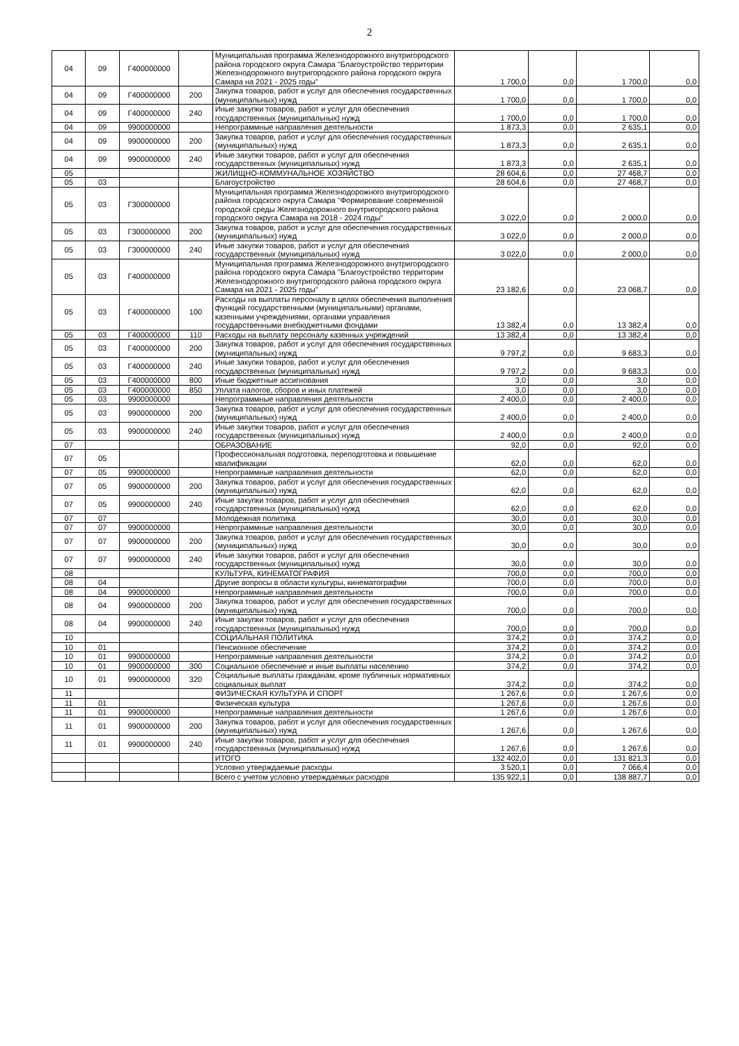2
| 04 | 09 | Г400000000 | | Муниципальная программа Железнодорожного внутригородского района городского округа Самара "Благоустройство территории Железнодорожного внутригородского района городского округа Самара на 2021 - 2025 годы" | 1 700,0 | 0,0 | 1 700,0 | 0,0 |
| 04 | 09 | Г400000000 | 200 | Закупка товаров, работ и услуг для обеспечения государственных (муниципальных) нужд | 1 700,0 | 0,0 | 1 700,0 | 0,0 |
| 04 | 09 | Г400000000 | 240 | Иные закупки товаров, работ и услуг для обеспечения государственных (муниципальных) нужд | 1 700,0 | 0,0 | 1 700,0 | 0,0 |
| 04 | 09 | 9900000000 | | Непрограммные направления деятельности | 1 873,3 | 0,0 | 2 635,1 | 0,0 |
| 04 | 09 | 9900000000 | 200 | Закупка товаров, работ и услуг для обеспечения государственных (муниципальных) нужд | 1 873,3 | 0,0 | 2 635,1 | 0,0 |
| 04 | 09 | 9900000000 | 240 | Иные закупки товаров, работ и услуг для обеспечения государственных (муниципальных) нужд | 1 873,3 | 0,0 | 2 635,1 | 0,0 |
| 05 | | | | ЖИЛИЩНО-КОММУНАЛЬНОЕ ХОЗЯЙСТВО | 28 604,6 | 0,0 | 27 468,7 | 0,0 |
| 05 | 03 | | | Благоустройство | 28 604,6 | 0,0 | 27 468,7 | 0,0 |
| 05 | 03 | Г300000000 | | Муниципальная программа Железнодорожного внутригородского района городского округа Самара "Формирование современной городской среды Железнодорожного внутригородского района городского округа Самара на 2018 - 2024 годы" | 3 022,0 | 0,0 | 2 000,0 | 0,0 |
| 05 | 03 | Г300000000 | 200 | Закупка товаров, работ и услуг для обеспечения государственных (муниципальных) нужд | 3 022,0 | 0,0 | 2 000,0 | 0,0 |
| 05 | 03 | Г300000000 | 240 | Иные закупки товаров, работ и услуг для обеспечения государственных (муниципальных) нужд | 3 022,0 | 0,0 | 2 000,0 | 0,0 |
| 05 | 03 | Г400000000 | | Муниципальная программа Железнодорожного внутригородского района городского округа Самара "Благоустройство территории Железнодорожного внутригородского района городского округа Самара на 2021 - 2025 годы" | 23 182,6 | 0,0 | 23 068,7 | 0,0 |
| 05 | 03 | Г400000000 | 100 | Расходы на выплаты персоналу в целях обеспечения выполнения функций государственными (муниципальными) органами, казенными учреждениями, органами управления государственными внебюджетными фондами | 13 382,4 | 0,0 | 13 382,4 | 0,0 |
| 05 | 03 | Г400000000 | 110 | Расходы на выплату персоналу казенных учреждений | 13 382,4 | 0,0 | 13 382,4 | 0,0 |
| 05 | 03 | Г400000000 | 200 | Закупка товаров, работ и услуг для обеспечения государственных (муниципальных) нужд | 9 797,2 | 0,0 | 9 683,3 | 0,0 |
| 05 | 03 | Г400000000 | 240 | Иные закупки товаров, работ и услуг для обеспечения государственных (муниципальных) нужд | 9 797,2 | 0,0 | 9 683,3 | 0,0 |
| 05 | 03 | Г400000000 | 800 | Иные бюджетные ассигнования | 3,0 | 0,0 | 3,0 | 0,0 |
| 05 | 03 | Г400000000 | 850 | Уплата налогов, сборов и иных платежей | 3,0 | 0,0 | 3,0 | 0,0 |
| 05 | 03 | 9900000000 | | Непрограммные направления деятельности | 2 400,0 | 0,0 | 2 400,0 | 0,0 |
| 05 | 03 | 9900000000 | 200 | Закупка товаров, работ и услуг для обеспечения государственных (муниципальных) нужд | 2 400,0 | 0,0 | 2 400,0 | 0,0 |
| 05 | 03 | 9900000000 | 240 | Иные закупки товаров, работ и услуг для обеспечения государственных (муниципальных) нужд | 2 400,0 | 0,0 | 2 400,0 | 0,0 |
| 07 | | | | ОБРАЗОВАНИЕ | 92,0 | 0,0 | 92,0 | 0,0 |
| 07 | 05 | | | Профессиональная подготовка, переподготовка и повышение квалификации | 62,0 | 0,0 | 62,0 | 0,0 |
| 07 | 05 | 9900000000 | | Непрограммные направления деятельности | 62,0 | 0,0 | 62,0 | 0,0 |
| 07 | 05 | 9900000000 | 200 | Закупка товаров, работ и услуг для обеспечения государственных (муниципальных) нужд | 62,0 | 0,0 | 62,0 | 0,0 |
| 07 | 05 | 9900000000 | 240 | Иные закупки товаров, работ и услуг для обеспечения государственных (муниципальных) нужд | 62,0 | 0,0 | 62,0 | 0,0 |
| 07 | 07 | | | Молодежная политика | 30,0 | 0,0 | 30,0 | 0,0 |
| 07 | 07 | 9900000000 | | Непрограммные направления деятельности | 30,0 | 0,0 | 30,0 | 0,0 |
| 07 | 07 | 9900000000 | 200 | Закупка товаров, работ и услуг для обеспечения государственных (муниципальных) нужд | 30,0 | 0,0 | 30,0 | 0,0 |
| 07 | 07 | 9900000000 | 240 | Иные закупки товаров, работ и услуг для обеспечения государственных (муниципальных) нужд | 30,0 | 0,0 | 30,0 | 0,0 |
| 08 | | | | КУЛЬТУРА, КИНЕМАТОГРАФИЯ | 700,0 | 0,0 | 700,0 | 0,0 |
| 08 | 04 | | | Другие вопросы в области культуры, кинематографии | 700,0 | 0,0 | 700,0 | 0,0 |
| 08 | 04 | 9900000000 | | Непрограммные направления деятельности | 700,0 | 0,0 | 700,0 | 0,0 |
| 08 | 04 | 9900000000 | 200 | Закупка товаров, работ и услуг для обеспечения государственных (муниципальных) нужд | 700,0 | 0,0 | 700,0 | 0,0 |
| 08 | 04 | 9900000000 | 240 | Иные закупки товаров, работ и услуг для обеспечения государственных (муниципальных) нужд | 700,0 | 0,0 | 700,0 | 0,0 |
| 10 | | | | СОЦИАЛЬНАЯ ПОЛИТИКА | 374,2 | 0,0 | 374,2 | 0,0 |
| 10 | 01 | | | Пенсионное обеспечение | 374,2 | 0,0 | 374,2 | 0,0 |
| 10 | 01 | 9900000000 | | Непрограммные направления деятельности | 374,2 | 0,0 | 374,2 | 0,0 |
| 10 | 01 | 9900000000 | 300 | Социальное обеспечение и иные выплаты населению | 374,2 | 0,0 | 374,2 | 0,0 |
| 10 | 01 | 9900000000 | 320 | Социальные выплаты гражданам, кроме публичных нормативных социальных выплат | 374,2 | 0,0 | 374,2 | 0,0 |
| 11 | | | | ФИЗИЧЕСКАЯ КУЛЬТУРА И СПОРТ | 1 267,6 | 0,0 | 1 267,6 | 0,0 |
| 11 | 01 | | | Физическая культура | 1 267,6 | 0,0 | 1 267,6 | 0,0 |
| 11 | 01 | 9900000000 | | Непрограммные направления деятельности | 1 267,6 | 0,0 | 1 267,6 | 0,0 |
| 11 | 01 | 9900000000 | 200 | Закупка товаров, работ и услуг для обеспечения государственных (муниципальных) нужд | 1 267,6 | 0,0 | 1 267,6 | 0,0 |
| 11 | 01 | 9900000000 | 240 | Иные закупки товаров, работ и услуг для обеспечения государственных (муниципальных) нужд | 1 267,6 | 0,0 | 1 267,6 | 0,0 |
| | | | | ИТОГО | 132 402,0 | 0,0 | 131 821,3 | 0,0 |
| | | | | Условно утверждаемые расходы | 3 520,1 | 0,0 | 7 066,4 | 0,0 |
| | | | | Всего с учетом условно утверждаемых расходов | 135 922,1 | 0,0 | 138 887,7 | 0,0 |